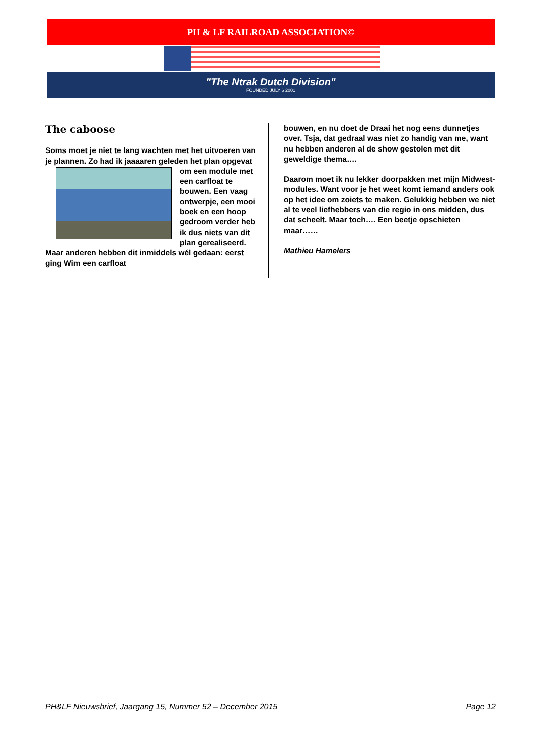PH & LF RAILROAD ASSOCIATION©
"The Ntrak Dutch Division"
FOUNDED JULY 6 2001
The caboose
Soms moet je niet te lang wachten met het uitvoeren van je plannen. Zo had ik jaaaaren geleden het plan opgevat om een module met een carfloat te bouwen. Een vaag ontwerpje, een mooi boek en een hoop gedroom verder heb ik dus niets van dit plan gerealiseerd. Maar anderen hebben dit inmiddels wél gedaan: eerst ging Wim een carfloat
bouwen, en nu doet de Draai het nog eens dunnetjes over. Tsja, dat gedraal was niet zo handig van me, want nu hebben anderen al de show gestolen met dit geweldige thema….
Daarom moet ik nu lekker doorpakken met mijn Midwest-modules. Want voor je het weet komt iemand anders ook op het idee om zoiets te maken. Gelukkig hebben we niet al te veel liefhebbers van die regio in ons midden, dus dat scheelt. Maar toch…. Een beetje opschieten maar……
Mathieu Hamelers
PH&LF Nieuwsbrief, Jaargang 15, Nummer 52 – December 2015 Page 12